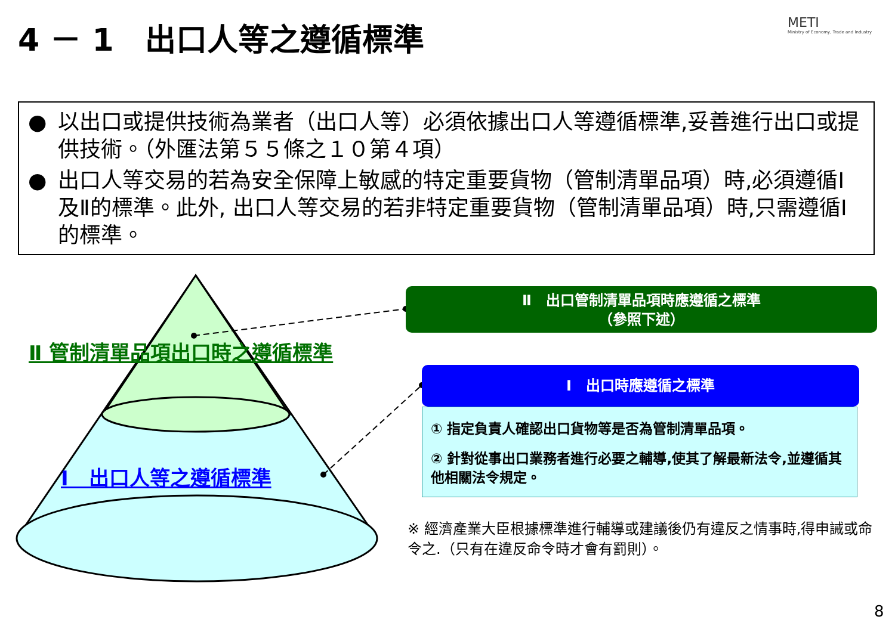4 － 1　出口人等之遵循標準
METI
Ministry of Economy, Trade and Industry
● 以出口或提供技術為業者（出口人等）必須依據出口人等遵循標準,妥善進行出口或提供技術。（外匯法第５５條之１０第４項）
● 出口人等交易的若為安全保障上敏感的特定重要貨物（管制清單品項）時,必須遵循Ⅰ及Ⅱ的標準。此外, 出口人等交易的若非特定重要貨物（管制清單品項）時,只需遵循Ⅰ的標準。
Ⅱ 管制清單品項出口時之遵循標準
Ⅰ　出口人等之遵循標準
Ⅱ　出口管制清單品項時應遵循之標準
（參照下述）
Ⅰ　出口時應遵循之標準
① 指定負責人確認出口貨物等是否為管制清單品項。
② 針對從事出口業務者進行必要之輔導,使其了解最新法令,並遵循其他相關法令規定。
※ 經濟產業大臣根據標準進行輔導或建議後仍有違反之情事時,得申誡或命令之.（只有在違反命令時才會有罰則）。
8